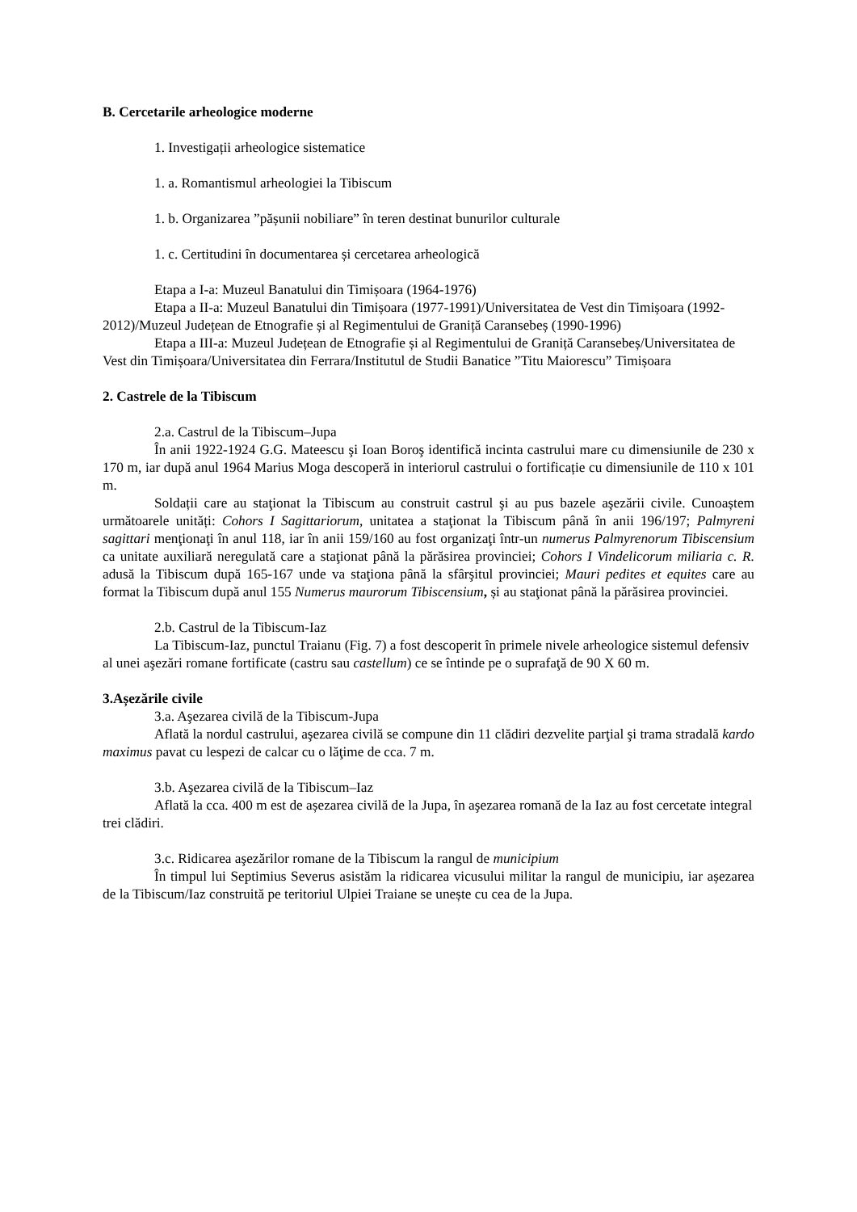B. Cercetarile arheologice moderne
1. Investigații arheologice sistematice
1. a. Romantismul arheologiei la Tibiscum
1. b. Organizarea ”pășunii nobiliare” în teren destinat bunurilor culturale
1. c. Certitudini în documentarea și cercetarea arheologică
Etapa a I-a: Muzeul Banatului din Timișoara (1964-1976)
Etapa a II-a: Muzeul Banatului din Timișoara (1977-1991)/Universitatea de Vest din Timișoara (1992-2012)/Muzeul Județean de Etnografie și al Regimentului de Graniță Caransebeș (1990-1996)
Etapa a III-a: Muzeul Județean de Etnografie și al Regimentului de Graniță Caransebeș/Universitatea de Vest din Timișoara/Universitatea din Ferrara/Institutul de Studii Banatice ”Titu Maiorescu” Timișoara
2. Castrele de la Tibiscum
2.a. Castrul de la Tibiscum–Jupa
În anii 1922-1924 G.G. Mateescu şi Ioan Boroş identifică incinta castrului mare cu dimensiunile de 230 x 170 m, iar după anul 1964 Marius Moga descoperă in interiorul castrului o fortificație cu dimensiunile de 110 x 101 m.
Soldații care au staţionat la Tibiscum au construit castrul şi au pus bazele aşezării civile. Cunoaștem următoarele unități: Cohors I Sagittariorum, unitatea a staţionat la Tibiscum până în anii 196/197; Palmyreni sagittari menţionaţi în anul 118, iar în anii 159/160 au fost organizaţi într-un numerus Palmyrenorum Tibiscensium ca unitate auxiliară neregulată care a staţionat până la părăsirea provinciei; Cohors I Vindelicorum miliaria c. R. adusă la Tibiscum după 165-167 unde va staţiona până la sfârşitul provinciei; Mauri pedites et equites care au format la Tibiscum după anul 155 Numerus maurorum Tibiscensium, și au staţionat până la părăsirea provinciei.
2.b. Castrul de la Tibiscum-Iaz
La Tibiscum-Iaz, punctul Traianu (Fig. 7) a fost descoperit în primele nivele arheologice sistemul defensiv al unei aşezări romane fortificate (castru sau castellum) ce se întinde pe o suprafaţă de 90 X 60 m.
3.Așezările civile
3.a. Aşezarea civilă de la Tibiscum-Jupa
Aflată la nordul castrului, aşezarea civilă se compune din 11 clădiri dezvelite parţial şi trama stradală kardo maximus pavat cu lespezi de calcar cu o lăţime de cca. 7 m.
3.b. Aşezarea civilă de la Tibiscum–Iaz
Aflată la cca. 400 m est de așezarea civilă de la Jupa, în aşezarea romană de la Iaz au fost cercetate integral trei clădiri.
3.c. Ridicarea aşezărilor romane de la Tibiscum la rangul de municipium
În timpul lui Septimius Severus asistăm la ridicarea vicusului militar la rangul de municipiu, iar așezarea de la Tibiscum/Iaz construită pe teritoriul Ulpiei Traiane se unește cu cea de la Jupa.